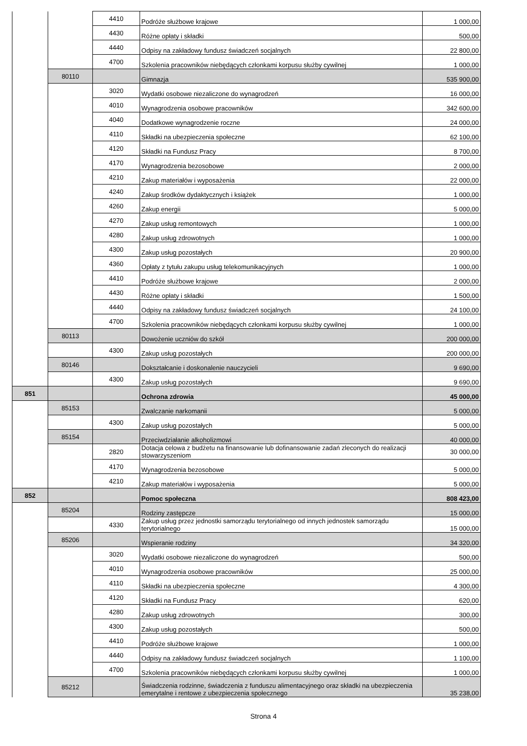| | | 4410 | Podróże służbowe krajowe | 1 000,00 |
| | | 4430 | Różne opłaty i składki | 500,00 |
| | | 4440 | Odpisy na zakładowy fundusz świadczeń socjalnych | 22 800,00 |
| | | 4700 | Szkolenia pracowników niebędących członkami korpusu służby cywilnej | 1 000,00 |
| | 80110 | | Gimnazja | 535 900,00 |
| | | 3020 | Wydatki osobowe niezaliczone do wynagrodzeń | 16 000,00 |
| | | 4010 | Wynagrodzenia osobowe pracowników | 342 600,00 |
| | | 4040 | Dodatkowe wynagrodzenie roczne | 24 000,00 |
| | | 4110 | Składki na ubezpieczenia społeczne | 62 100,00 |
| | | 4120 | Składki na Fundusz Pracy | 8 700,00 |
| | | 4170 | Wynagrodzenia bezosobowe | 2 000,00 |
| | | 4210 | Zakup materiałów i wyposażenia | 22 000,00 |
| | | 4240 | Zakup środków dydaktycznych i książek | 1 000,00 |
| | | 4260 | Zakup energii | 5 000,00 |
| | | 4270 | Zakup usług remontowych | 1 000,00 |
| | | 4280 | Zakup usług zdrowotnych | 1 000,00 |
| | | 4300 | Zakup usług pozostałych | 20 900,00 |
| | | 4360 | Opłaty z tytułu zakupu usług telekomunikacyjnych | 1 000,00 |
| | | 4410 | Podróże służbowe krajowe | 2 000,00 |
| | | 4430 | Różne opłaty i składki | 1 500,00 |
| | | 4440 | Odpisy na zakładowy fundusz świadczeń socjalnych | 24 100,00 |
| | | 4700 | Szkolenia pracowników niebędących członkami korpusu służby cywilnej | 1 000,00 |
| | 80113 | | Dowożenie uczniów do szkół | 200 000,00 |
| | | 4300 | Zakup usług pozostałych | 200 000,00 |
| | 80146 | | Dokształcanie i doskonalenie nauczycieli | 9 690,00 |
| | | 4300 | Zakup usług pozostałych | 9 690,00 |
| 851 | | | Ochrona zdrowia | 45 000,00 |
| | 85153 | | Zwalczanie narkomanii | 5 000,00 |
| | | 4300 | Zakup usług pozostałych | 5 000,00 |
| | 85154 | | Przeciwdziałanie alkoholizmowi | 40 000,00 |
| | | 2820 | Dotacja celowa z budżetu na finansowanie lub dofinansowanie zadań zleconych do realizacji stowarzyszeniom | 30 000,00 |
| | | 4170 | Wynagrodzenia bezosobowe | 5 000,00 |
| | | 4210 | Zakup materiałów i wyposażenia | 5 000,00 |
| 852 | | | Pomoc społeczna | 808 423,00 |
| | 85204 | | Rodziny zastępcze | 15 000,00 |
| | | 4330 | Zakup usług przez jednostki samorządu terytorialnego od innych jednostek samorządu terytorialnego | 15 000,00 |
| | 85206 | | Wspieranie rodziny | 34 320,00 |
| | | 3020 | Wydatki osobowe niezaliczone do wynagrodzeń | 500,00 |
| | | 4010 | Wynagrodzenia osobowe pracowników | 25 000,00 |
| | | 4110 | Składki na ubezpieczenia społeczne | 4 300,00 |
| | | 4120 | Składki na Fundusz Pracy | 620,00 |
| | | 4280 | Zakup usług zdrowotnych | 300,00 |
| | | 4300 | Zakup usług pozostałych | 500,00 |
| | | 4410 | Podróże służbowe krajowe | 1 000,00 |
| | | 4440 | Odpisy na zakładowy fundusz świadczeń socjalnych | 1 100,00 |
| | | 4700 | Szkolenia pracowników niebędących członkami korpusu służby cywilnej | 1 000,00 |
| | 85212 | | Świadczenia rodzinne, świadczenia z funduszu alimentacyjnego oraz składki na ubezpieczenia emerytalne i rentowe z ubezpieczenia społecznego | 35 238,00 |
Strona 4